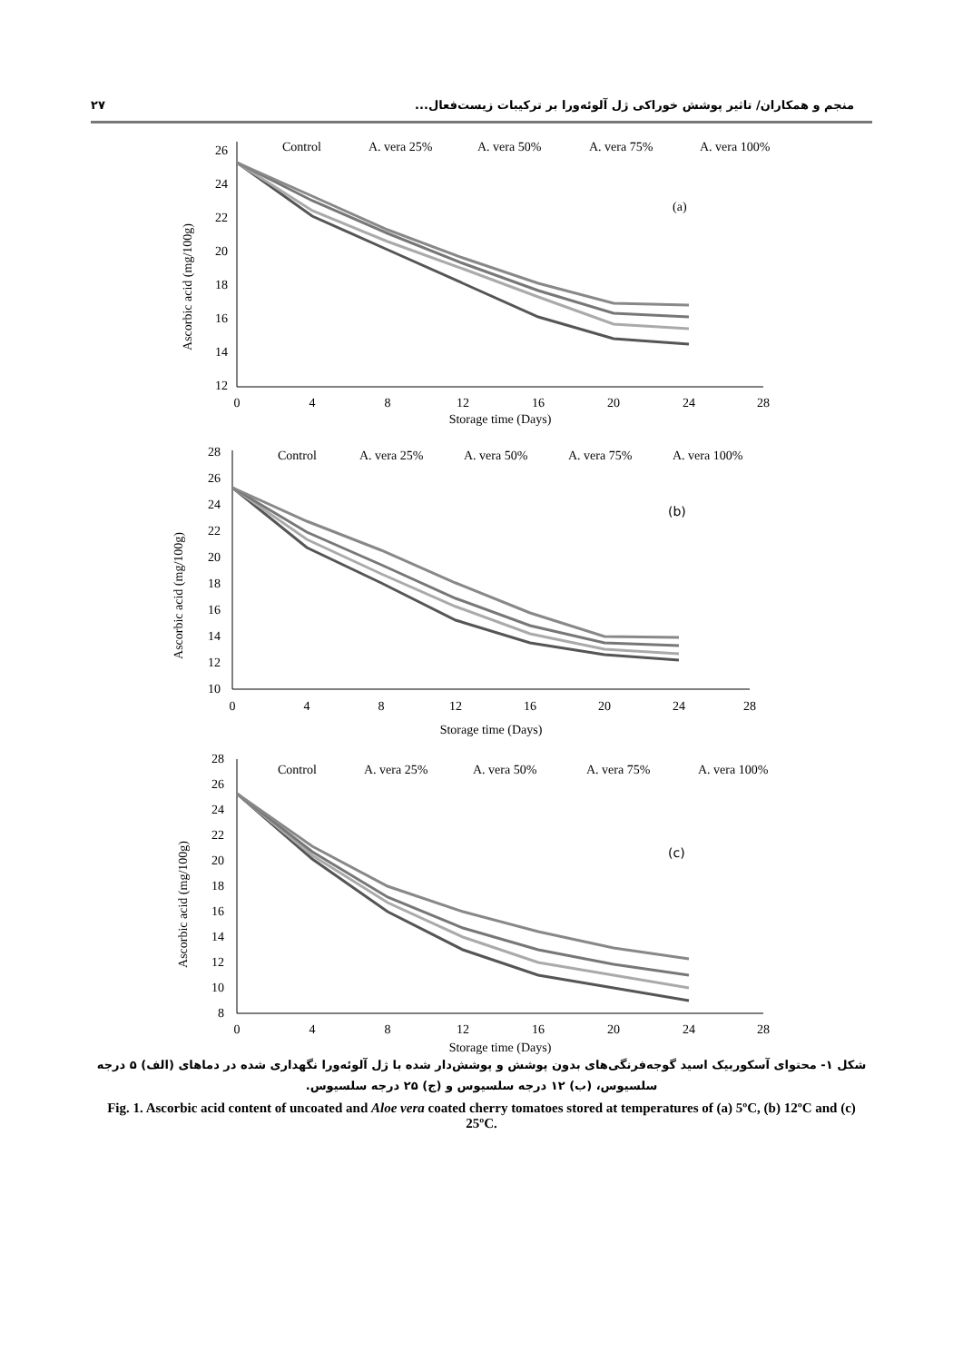۲۷ منجم و همکاران/ تاثیر پوشش خوراکی ژل آلوئه‌ورا بر ترکیبات زیست‌فعال...
Ascorbic acid (mg/100g)
26
24
22
20
18
16
14
12
0
4
8
12
16
20
24
28
Storage time (Days)
(a)
Control
A. vera 25%
A. vera 50%
A. vera 75%
A. vera 100%
Ascorbic acid (mg/100g)
28
26
24
22
20
18
16
14
12
10
0
4
8
12
16
20
24
28
Storage time (Days)
(b)
Control
A. vera 25%
A. vera 50%
A. vera 75%
A. vera 100%
Ascorbic acid (mg/100g)
28
26
24
22
20
18
16
14
12
10
8
0
4
8
12
16
20
24
28
Storage time (Days)
(c)
Control
A. vera 25%
A. vera 50%
A. vera 75%
A. vera 100%
شکل ۱- محتوای آسکوربیک اسید گوجه‌فرنگی‌های بدون پوشش و پوشش‌دار شده با ژل آلوئه‌ورا نگهداری شده در دماهای (الف) ۵ درجه سلسیوس، (ب) ۱۲ درجه سلسیوس و (ج) ۲۵ درجه سلسیوس.
Fig. 1. Ascorbic acid content of uncoated and Aloe vera coated cherry tomatoes stored at temperatures of (a) 5ºC, (b) 12ºC and (c) 25ºC.